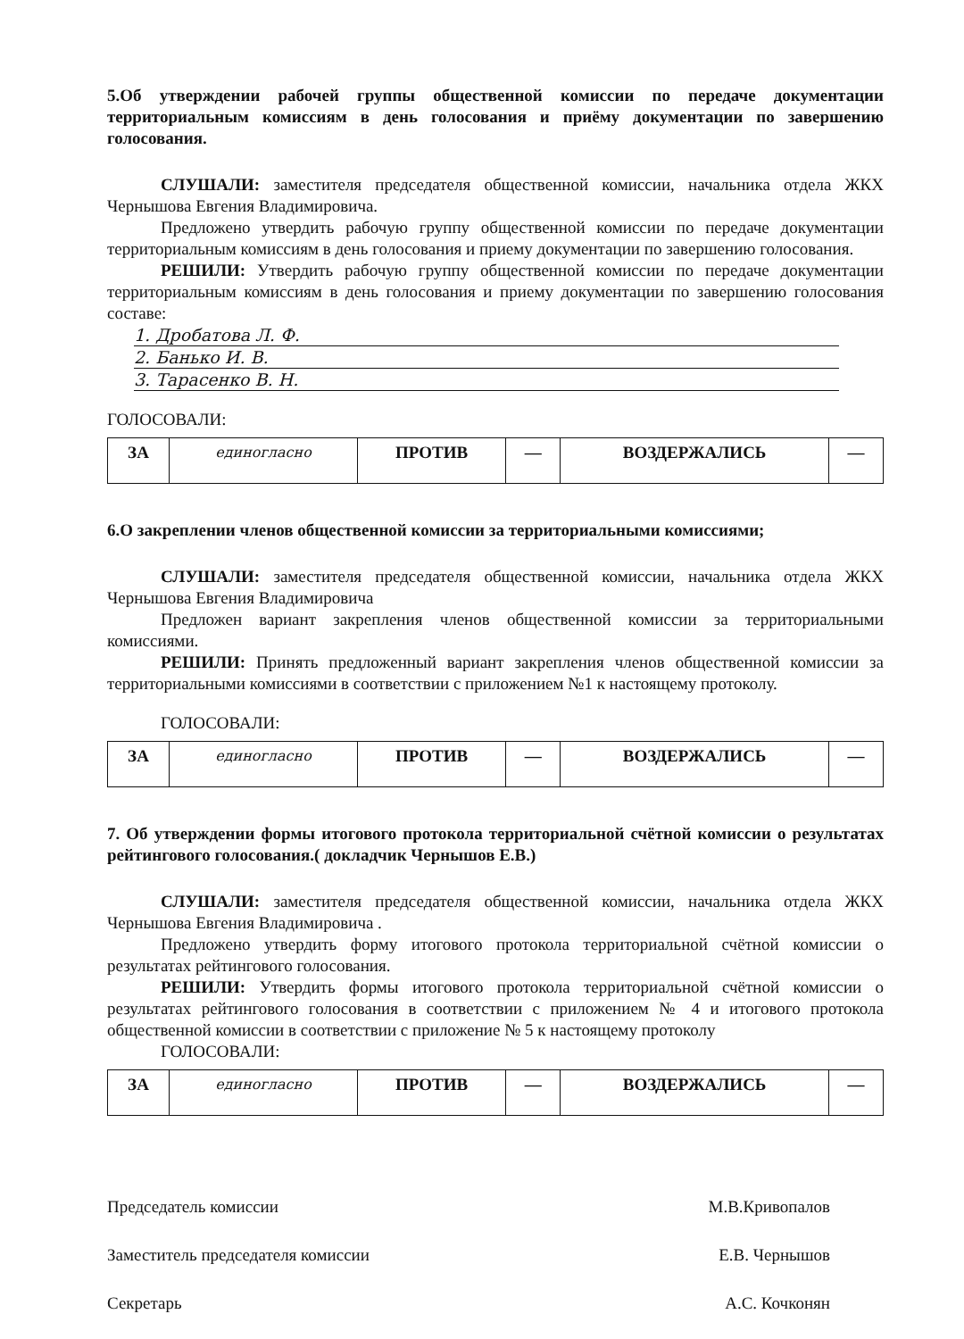5.Об утверждении рабочей группы общественной комиссии по передаче документации территориальным комиссиям в день голосования и приёму документации по завершению голосования.
СЛУШАЛИ: заместителя председателя общественной комиссии, начальника отдела ЖКХ Чернышова Евгения Владимировича.
Предложено утвердить рабочую группу общественной комиссии по передаче документации территориальным комиссиям в день голосования и приему документации по завершению голосования.
РЕШИЛИ: Утвердить рабочую группу общественной комиссии по передаче документации территориальным комиссиям в день голосования и приему документации по завершению голосования составе:
1. Дробатова Л. Ф.
2. Банько И. В.
3. Тарасенко В. Н.
ГОЛОСОВАЛИ:
| ЗА | единогласно | ПРОТИВ | — | ВОЗДЕРЖАЛИСЬ | — |
6.О закреплении членов общественной комиссии за территориальными комиссиями;
СЛУШАЛИ: заместителя председателя общественной комиссии, начальника отдела ЖКХ Чернышова Евгения Владимировича
Предложен вариант закрепления членов общественной комиссии за территориальными комиссиями.
РЕШИЛИ: Принять предложенный вариант закрепления членов общественной комиссии за территориальными комиссиями в соответствии с приложением №1 к настоящему протоколу.
ГОЛОСОВАЛИ:
| ЗА | единогласно | ПРОТИВ | — | ВОЗДЕРЖАЛИСЬ | — |
7. Об утверждении формы итогового протокола территориальной счётной комиссии о результатах рейтингового голосования.( докладчик Чернышов Е.В.)
СЛУШАЛИ: заместителя председателя общественной комиссии, начальника отдела ЖКХ Чернышова Евгения Владимировича .
Предложено утвердить форму итогового протокола территориальной счётной комиссии о результатах рейтингового голосования.
РЕШИЛИ: Утвердить формы итогового протокола территориальной счётной комиссии о результатах рейтингового голосования в соответствии с приложением № 4 и итогового протокола общественной комиссии в соответствии с приложение № 5 к настоящему протоколу
ГОЛОСОВАЛИ:
| ЗА | единогласно | ПРОТИВ | — | ВОЗДЕРЖАЛИСЬ | — |
Председатель комиссии М.В.Кривопалов
Заместитель председателя комиссии Е.В. Чернышов
Секретарь А.С. Кочконян